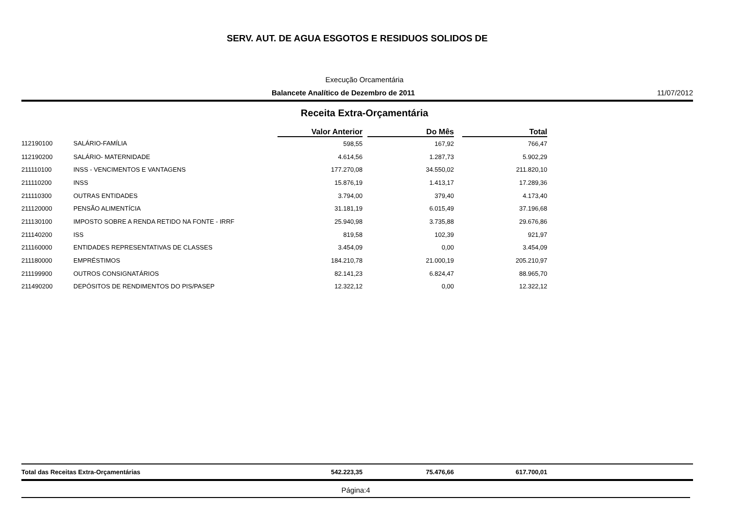SERV. AUT. DE AGUA ESGOTOS E RESIDUOS SOLIDOS DE
Execução Orcamentária
Balancete Analítico de Dezembro de 2011 11/07/2012
Receita Extra-Orçamentária
| | | Valor Anterior | | Do Mês | | Total |
| --- | --- | --- | --- | --- | --- | --- |
| 112190100 | SALÁRIO-FAMÍLIA | 598,55 | | 167,92 | | 766,47 |
| 112190200 | SALÁRIO- MATERNIDADE | 4.614,56 | | 1.287,73 | | 5.902,29 |
| 211110100 | INSS - VENCIMENTOS E VANTAGENS | 177.270,08 | | 34.550,02 | | 211.820,10 |
| 211110200 | INSS | 15.876,19 | | 1.413,17 | | 17.289,36 |
| 211110300 | OUTRAS ENTIDADES | 3.794,00 | | 379,40 | | 4.173,40 |
| 211120000 | PENSÃO ALIMENTÍCIA | 31.181,19 | | 6.015,49 | | 37.196,68 |
| 211130100 | IMPOSTO SOBRE A RENDA RETIDO NA FONTE - IRRF | 25.940,98 | | 3.735,88 | | 29.676,86 |
| 211140200 | ISS | 819,58 | | 102,39 | | 921,97 |
| 211160000 | ENTIDADES REPRESENTATIVAS DE CLASSES | 3.454,09 | | 0,00 | | 3.454,09 |
| 211180000 | EMPRÉSTIMOS | 184.210,78 | | 21.000,19 | | 205.210,97 |
| 211199900 | OUTROS CONSIGNATÁRIOS | 82.141,23 | | 6.824,47 | | 88.965,70 |
| 211490200 | DEPÓSITOS DE RENDIMENTOS DO PIS/PASEP | 12.322,12 | | 0,00 | | 12.322,12 |
| Total das Receitas Extra-Orçamentárias | 542.223,35 | | 75.476,66 | | 617.700,01 |
Página:4